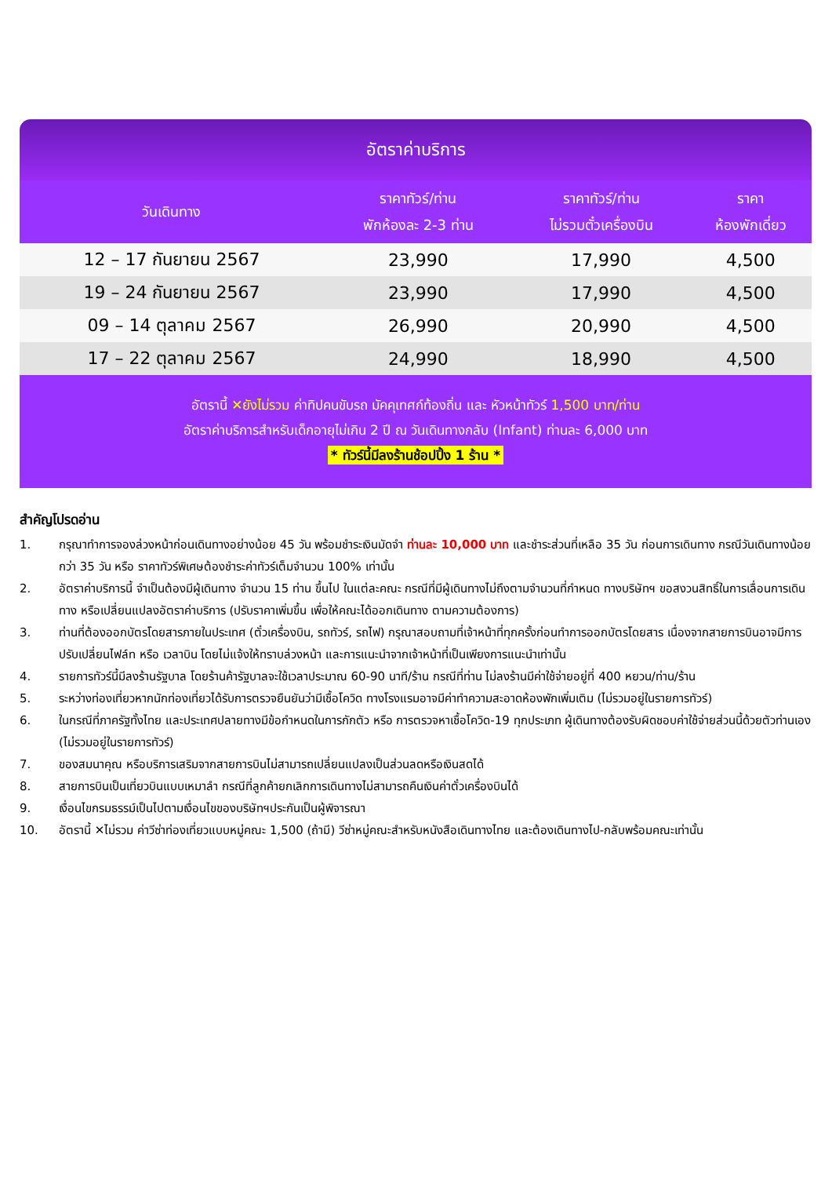อัตราค่าบริการ
| วันเดินทาง | ราคาทัวร์/ท่าน พักห้องละ 2-3 ท่าน | ราคาทัวร์/ท่าน ไม่รวมตั๋วเครื่องบิน | ราคา ห้องพักเดี่ยว |
| --- | --- | --- | --- |
| 12 – 17 กันยายน 2567 | 23,990 | 17,990 | 4,500 |
| 19 – 24 กันยายน 2567 | 23,990 | 17,990 | 4,500 |
| 09 – 14 ตุลาคม 2567 | 26,990 | 20,990 | 4,500 |
| 17 – 22 ตุลาคม 2567 | 24,990 | 18,990 | 4,500 |
อัตรานี้ ✕ยังไม่รวม ค่าทิปคนขับรถ มัคคุเทศก์ท้องถิ่น และ หัวหน้าทัวร์ 1,500 บาท/ท่าน
อัตราค่าบริการสำหรับเด็กอายุไม่เกิน 2 ปี ณ วันเดินทางกลับ (Infant) ท่านละ 6,000 บาท
* ทัวร์นี้มีลงร้านช้อปปิ้ง 1 ร้าน *
สำคัญโปรดอ่าน
1. กรุณาทำการจองล่วงหน้าก่อนเดินทางอย่างน้อย 45 วัน พร้อมชำระเงินมัดจำ ท่านละ 10,000 บาท และชำระส่วนที่เหลือ 35 วัน ก่อนการเดินทาง กรณีวันเดินทางน้อยกว่า 35 วัน หรือ ราคาทัวร์พิเศษต้องชำระค่าทัวร์เต็มจำนวน 100% เท่านั้น
2. อัตราค่าบริการนี้ จำเป็นต้องมีผู้เดินทาง จำนวน 15 ท่าน ขึ้นไป ในแต่ละคณะ กรณีที่มีผู้เดินทางไม่ถึงตามจำนวนที่กำหนด ทางบริษัทฯ ขอสงวนสิทธิ์ในการเลื่อนการเดินทาง หรือเปลี่ยนแปลงอัตราค่าบริการ (ปรับราคาเพิ่มขึ้น เพื่อให้คณะได้ออกเดินทาง ตามความต้องการ)
3. ท่านที่ต้องออกบัตรโดยสารภายในประเทศ (ตั๋วเครื่องบิน, รถทัวร์, รถไฟ) กรุณาสอบถามที่เจ้าหน้าที่ทุกครั้งก่อนทำการออกบัตรโดยสาร เนื่องจากสายการบินอาจมีการปรับเปลี่ยนไฟล์ท หรือ เวลาบิน โดยไม่แจ้งให้ทราบล่วงหน้า และการแนะนำจากเจ้าหน้าที่เป็นเพียงการแนะนำเท่านั้น
4. รายการทัวร์นี้มีลงร้านรัฐบาล โดยร้านค้ารัฐบาลจะใช้เวลาประมาณ 60-90 นาที/ร้าน กรณีที่ท่าน ไม่ลงร้านมีค่าใช้จ่ายอยู่ที่ 400 หยวน/ท่าน/ร้าน
5. ระหว่างท่องเที่ยวหากนักท่องเที่ยวได้รับการตรวจยืนยันว่ามีเชื้อโควิด ทางโรงแรมอาจมีค่าทำความสะอาดห้องพักเพิ่มเติม (ไม่รวมอยู่ในรายการทัวร์)
6. ในกรณีที่ภาครัฐทั้งไทย และประเทศปลายทางมีข้อกำหนดในการกักตัว หรือ การตรวจหาเชื้อโควิด-19 ทุกประเภท ผู้เดินทางต้องรับผิดชอบค่าใช้จ่ายส่วนนี้ด้วยตัวท่านเอง (ไม่รวมอยู่ในรายการทัวร์)
7. ของสมนาคุณ หรือบริการเสริมจากสายการบินไม่สามารถเปลี่ยนแปลงเป็นส่วนลดหรือเงินสดได้
8. สายการบินเป็นเที่ยวบินแบบเหมาลำ กรณีที่ลูกค้ายกเลิกการเดินทางไม่สามารถคืนเงินค่าตั๋วเครื่องบินได้
9. เงื่อนไขกรมธรรม์เป็นไปตามเงื่อนไขของบริษัทฯประกันเป็นผู้พิจารณา
10. อัตรานี้ ✕ไม่รวม ค่าวีซ่าท่องเที่ยวแบบหมู่คณะ 1,500 (ถ้ามี) วีซ่าหมู่คณะสำหรับหนังสือเดินทางไทย และต้องเดินทางไป-กลับพร้อมคณะเท่านั้น